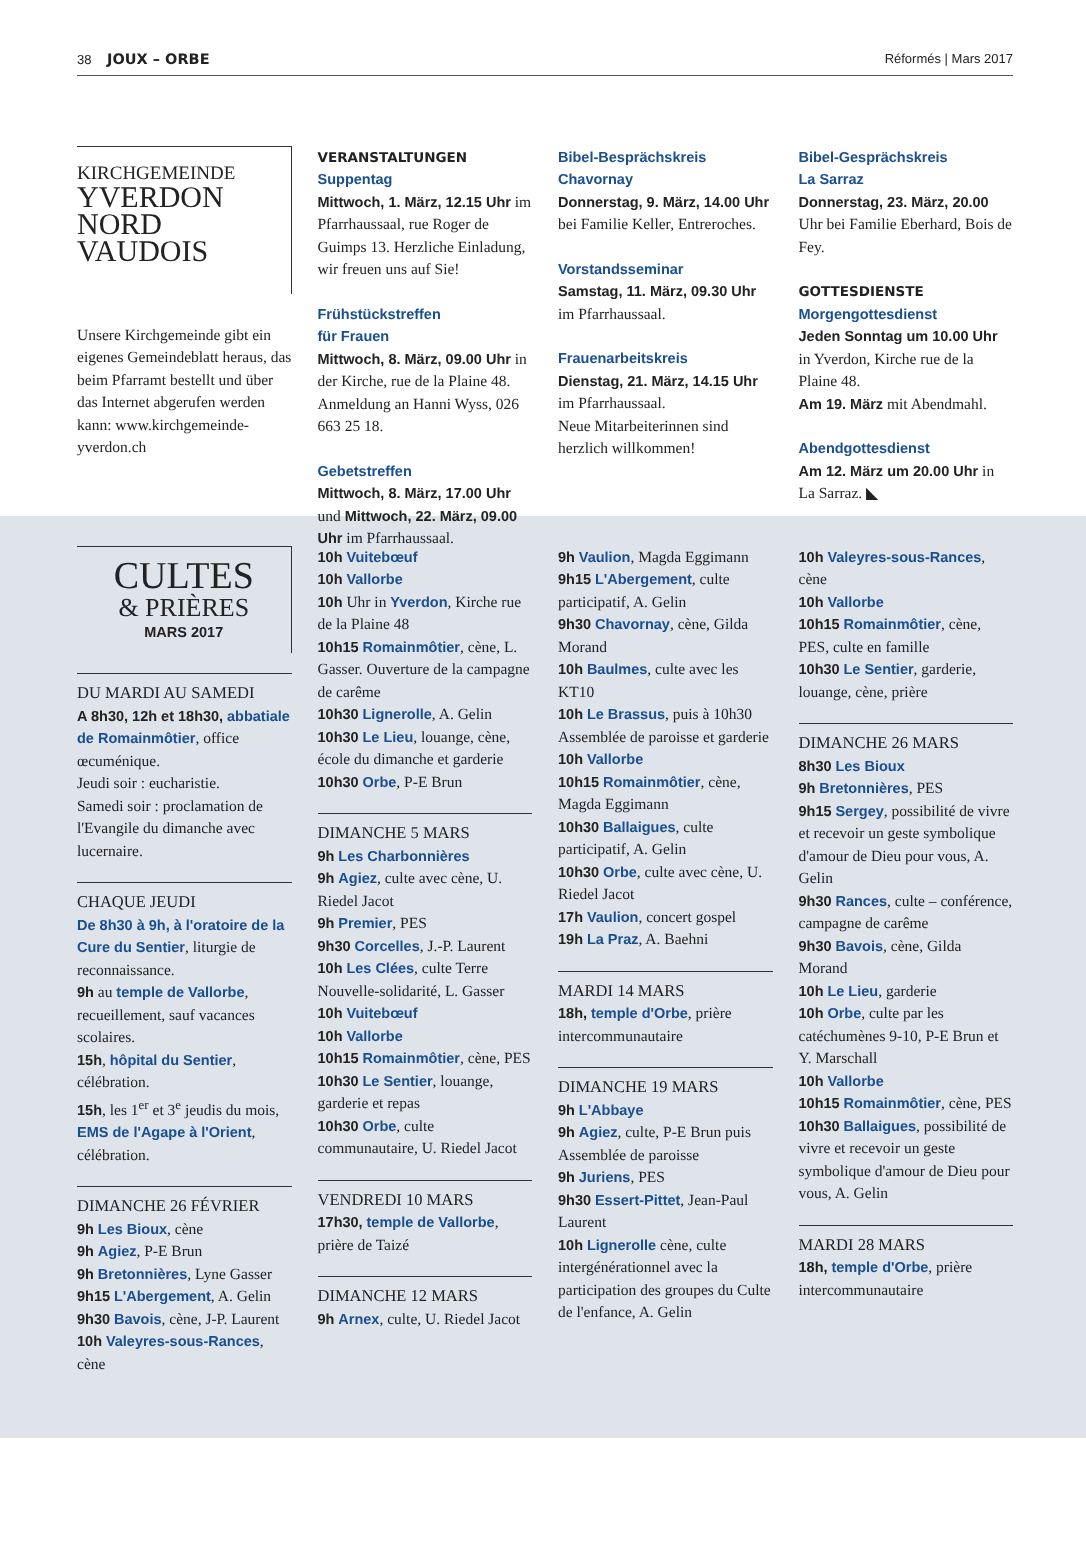38 JOUX – ORBE Réformés | Mars 2017
KIRCHGEMEINDE
YVERDON
NORD
VAUDOIS
Unsere Kirchgemeinde gibt ein eigenes Gemeindeblatt heraus, das beim Pfarramt bestellt und über das Internet abgerufen werden kann: www.kirchgemeinde-yverdon.ch
VERANSTALTUNGEN
Suppentag
Mittwoch, 1. März, 12.15 Uhr im Pfarrhaussaal, rue Roger de Guimps 13. Herzliche Einladung, wir freuen uns auf Sie!
Frühstückstreffen
für Frauen
Mittwoch, 8. März, 09.00 Uhr in der Kirche, rue de la Plaine 48. Anmeldung an Hanni Wyss, 026 663 25 18.
Gebetstreffen
Mittwoch, 8. März, 17.00 Uhr und Mittwoch, 22. März, 09.00 Uhr im Pfarrhaussaal.
Bibel-Besprächskreis
Chavornay
Donnerstag, 9. März, 14.00 Uhr bei Familie Keller, Entreroches.
Vorstandsseminar
Samstag, 11. März, 09.30 Uhr im Pfarrhaussaal.
Frauenarbeitskreis
Dienstag, 21. März, 14.15 Uhr im Pfarrhaussaal.
Neue Mitarbeiterinnen sind herzlich willkommen!
Bibel-Gesprächskreis
La Sarraz
Donnerstag, 23. März, 20.00 Uhr bei Familie Eberhard, Bois de Fey.
GOTTESDIENSTE
Morgengottesdienst
Jeden Sonntag um 10.00 Uhr in Yverdon, Kirche rue de la Plaine 48.
Am 19. März mit Abendmahl.
Abendgottesdienst
Am 12. März um 20.00 Uhr in La Sarraz. ◣
CULTES
& PRIÈRES
MARS 2017
DU MARDI AU SAMEDI
A 8h30, 12h et 18h30, abbatiale de Romainmôtier, office œcuménique.
Jeudi soir : eucharistie.
Samedi soir : proclamation de l'Evangile du dimanche avec lucernaire.
CHAQUE JEUDI
De 8h30 à 9h, à l'oratoire de la Cure du Sentier, liturgie de reconnaissance.
9h au temple de Vallorbe, recueillement, sauf vacances scolaires.
15h, hôpital du Sentier, célébration.
15h, les 1<sup>er</sup> et 3<sup>e</sup> jeudis du mois, EMS de l'Agape à l'Orient, célébration.
DIMANCHE 26 FÉVRIER
9h Les Bioux, cène
9h Agiez, P-E Brun
9h Bretonnières, Lyne Gasser
9h15 L'Abergement, A. Gelin
9h30 Bavois, cène, J-P. Laurent
10h Valeyres-sous-Rances, cène
10h Vuitebœuf
10h Vallorbe
10h Uhr in Yverdon, Kirche rue de la Plaine 48
10h15 Romainmôtier, cène, L. Gasser. Ouverture de la campagne de carême
10h30 Lignerolle, A. Gelin
10h30 Le Lieu, louange, cène, école du dimanche et garderie
10h30 Orbe, P-E Brun
DIMANCHE 5 MARS
9h Les Charbonnières
9h Agiez, culte avec cène, U. Riedel Jacot
9h Premier, PES
9h30 Corcelles, J.-P. Laurent
10h Les Clées, culte Terre Nouvelle-solidarité, L. Gasser
10h Vuitebœuf
10h Vallorbe
10h15 Romainmôtier, cène, PES
10h30 Le Sentier, louange, garderie et repas
10h30 Orbe, culte communautaire, U. Riedel Jacot
VENDREDI 10 MARS
17h30, temple de Vallorbe, prière de Taizé
DIMANCHE 12 MARS
9h Arnex, culte, U. Riedel Jacot
9h Vaulion, Magda Eggimann
9h15 L'Abergement, culte participatif, A. Gelin
9h30 Chavornay, cène, Gilda Morand
10h Baulmes, culte avec les KT10
10h Le Brassus, puis à 10h30 Assemblée de paroisse et garderie
10h Vallorbe
10h15 Romainmôtier, cène, Magda Eggimann
10h30 Ballaigues, culte participatif, A. Gelin
10h30 Orbe, culte avec cène, U. Riedel Jacot
17h Vaulion, concert gospel
19h La Praz, A. Baehni
MARDI 14 MARS
18h, temple d'Orbe, prière intercommunautaire
DIMANCHE 19 MARS
9h L'Abbaye
9h Agiez, culte, P-E Brun puis Assemblée de paroisse
9h Juriens, PES
9h30 Essert-Pittet, Jean-Paul Laurent
10h Lignerolle cène, culte intergénérationnel avec la participation des groupes du Culte de l'enfance, A. Gelin
10h Valeyres-sous-Rances, cène
10h Vallorbe
10h15 Romainmôtier, cène, PES, culte en famille
10h30 Le Sentier, garderie, louange, cène, prière
DIMANCHE 26 MARS
8h30 Les Bioux
9h Bretonnières, PES
9h15 Sergey, possibilité de vivre et recevoir un geste symbolique d'amour de Dieu pour vous, A. Gelin
9h30 Rances, culte – conférence, campagne de carême
9h30 Bavois, cène, Gilda Morand
10h Le Lieu, garderie
10h Orbe, culte par les catéchumènes 9-10, P-E Brun et Y. Marschall
10h Vallorbe
10h15 Romainmôtier, cène, PES
10h30 Ballaigues, possibilité de vivre et recevoir un geste symbolique d'amour de Dieu pour vous, A. Gelin
MARDI 28 MARS
18h, temple d'Orbe, prière intercommunautaire